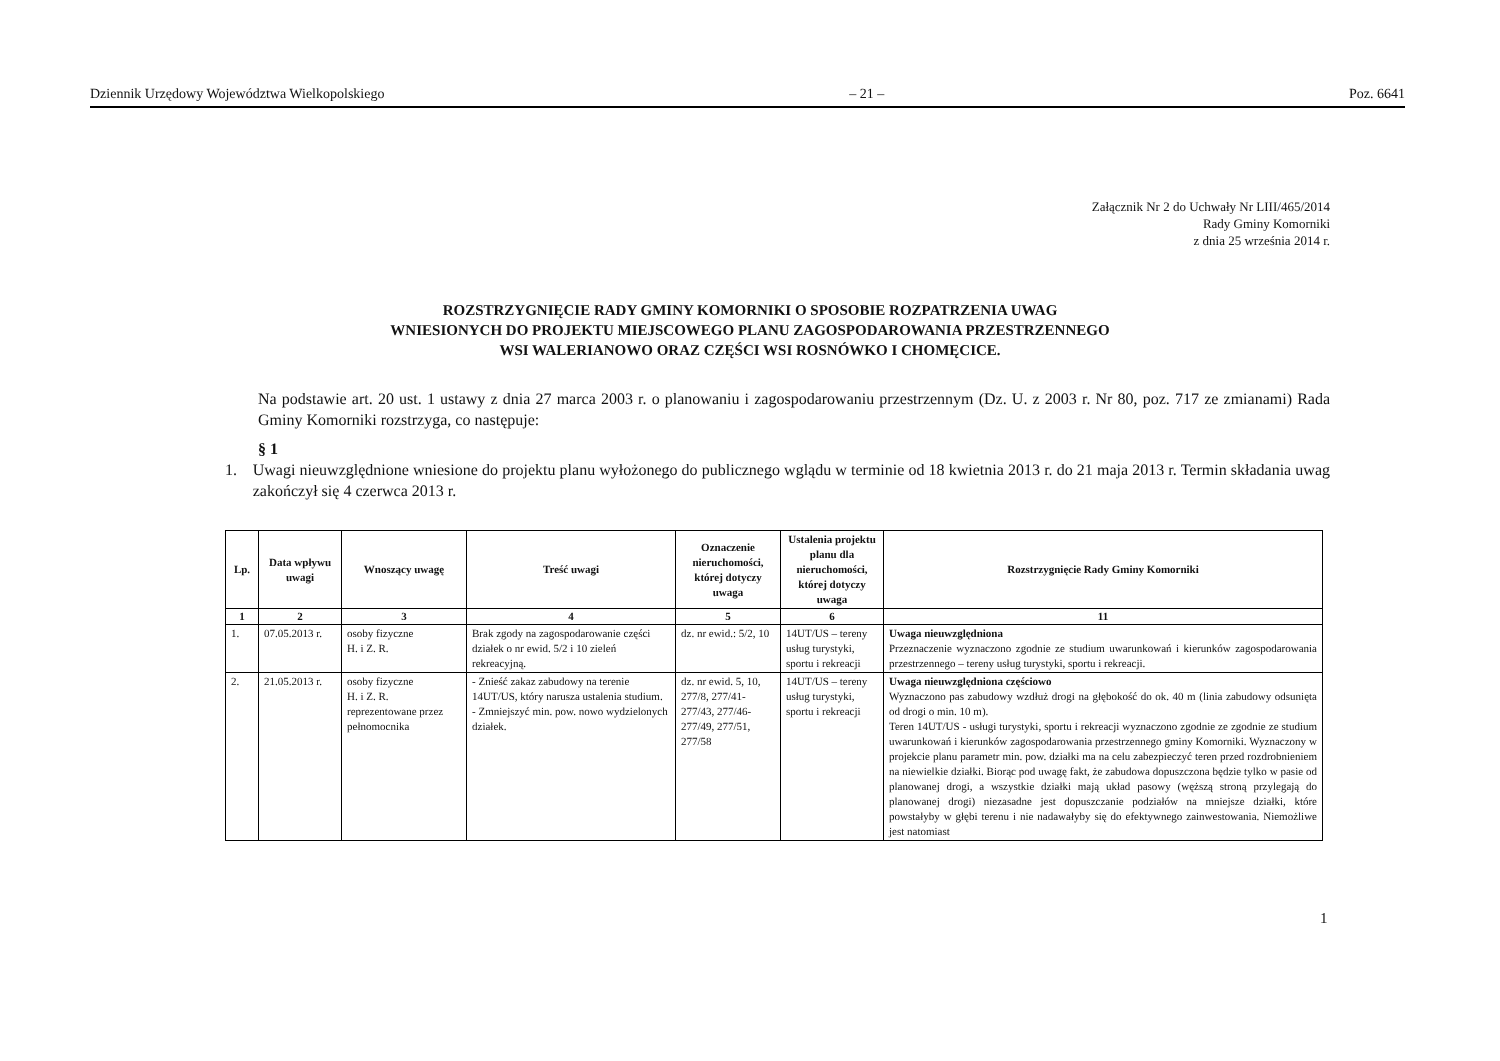Dziennik Urzędowy Województwa Wielkopolskiego – 21 – Poz. 6641
Załącznik Nr 2 do Uchwały Nr LIII/465/2014
Rady Gminy Komorniki
z dnia 25 września 2014 r.
ROZSTRZYGNIĘCIE RADY GMINY KOMORNIKI O SPOSOBIE ROZPATRZENIA UWAG
WNIESIONYCH DO PROJEKTU MIEJSCOWEGO PLANU ZAGOSPODAROWANIA PRZESTRZENNEGO
WSI WALERIANOWO ORAZ CZĘŚCI WSI ROSNÓWKO I CHOMĘCICE.
Na podstawie art. 20 ust. 1 ustawy z dnia 27 marca 2003 r. o planowaniu i zagospodarowaniu przestrzennym (Dz. U. z 2003 r. Nr 80, poz. 717 ze zmianami) Rada Gminy Komorniki rozstrzyga, co następuje:
§ 1
1. Uwagi nieuwzględnione wniesione do projektu planu wyłożonego do publicznego wglądu w terminie od 18 kwietnia 2013 r. do 21 maja 2013 r. Termin składania uwag zakończył się 4 czerwca 2013 r.
| Lp. | Data wpływu uwagi | Wnoszący uwagę | Treść uwagi | Oznaczenie nieruchomości, której dotyczy uwaga | Ustalenia projektu planu dla nieruchomości, której dotyczy uwaga | Rozstrzygnięcie Rady Gminy Komorniki |
| --- | --- | --- | --- | --- | --- | --- |
| 1 | 2 | 3 | 4 | 5 | 6 | 11 |
| 1. | 07.05.2013 r. | osoby fizyczne H. i Z. R. | Brak zgody na zagospodarowanie części działek o nr ewid. 5/2 i 10 zieleń rekreacyjną. | dz. nr ewid.: 5/2, 10 | 14UT/US – tereny usług turystyki, sportu i rekreacji | Uwaga nieuwzględniona Przeznaczenie wyznaczono zgodnie ze studium uwarunkowań i kierunków zagospodarowania przestrzennego – tereny usług turystyki, sportu i rekreacji. |
| 2. | 21.05.2013 r. | osoby fizyczne H. i Z. R. reprezentowane przez pełnomocnika | - Znieść zakaz zabudowy na terenie 14UT/US, który narusza ustalenia studium. - Zmniejszyć min. pow. nowo wydzielonych działek. | dz. nr ewid. 5, 10, 277/8, 277/41-277/43, 277/46- 277/49, 277/51, 277/58 | 14UT/US – tereny usług turystyki, sportu i rekreacji | Uwaga nieuwzględniona częściowo Wyznaczono pas zabudowy wzdłuż drogi na głębokość do ok. 40 m (linia zabudowy odsunięta od drogi o min. 10 m). Teren 14UT/US - usługi turystyki, sportu i rekreacji wyznaczono zgodnie ze zgodnie ze studium uwarunkowań i kierunków zagospodarowania przestrzennego gminy Komorniki. Wyznaczony w projekcie planu parametr min. pow. działki ma na celu zabezpieczyć teren przed rozdrobnieniem na niewielkie działki. Biorąc pod uwagę fakt, że zabudowa dopuszczona będzie tylko w pasie od planowanej drogi, a wszystkie działki mają układ pasowy (węższą stroną przylegają do planowanej drogi) niezasadne jest dopuszczanie podziałów na mniejsze działki, które powstałyby w głębi terenu i nie nadawałyby się do efektywnego zainwestowania. Niemożliwe jest natomiast |
1